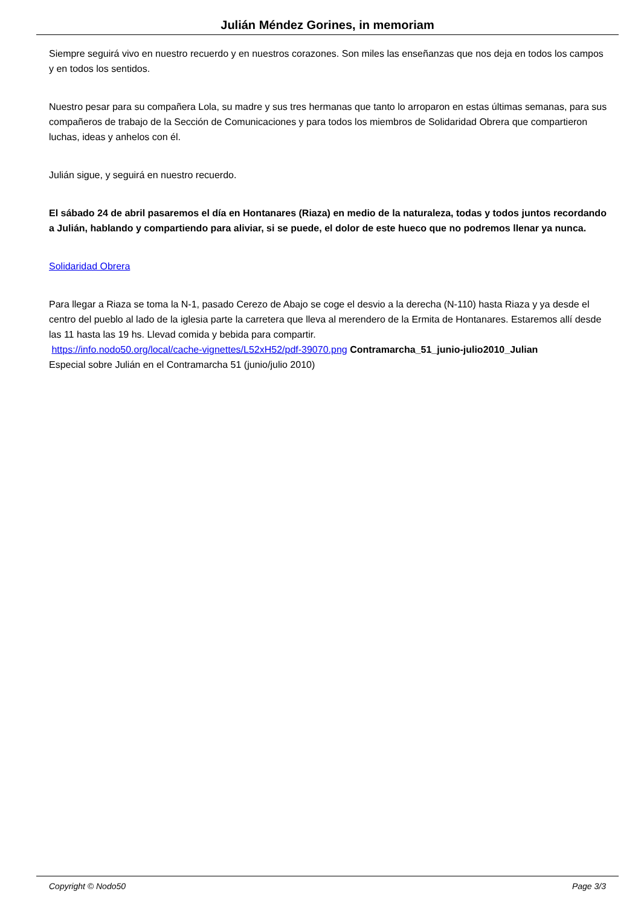Julián Méndez Gorines, in memoriam
Siempre seguirá vivo en nuestro recuerdo y en nuestros corazones. Son miles las enseñanzas que nos deja en todos los campos y en todos los sentidos.
Nuestro pesar para su compañera Lola, su madre y sus tres hermanas que tanto lo arroparon en estas últimas semanas, para sus compañeros de trabajo de la Sección de Comunicaciones y para todos los miembros de Solidaridad Obrera que compartieron luchas, ideas y anhelos con él.
Julián sigue, y seguirá en nuestro recuerdo.
El sábado 24 de abril pasaremos el día en Hontanares (Riaza) en medio de la naturaleza, todas y todos juntos recordando a Julián, hablando y compartiendo para aliviar, si se puede, el dolor de este hueco que no podremos llenar ya nunca.
Solidaridad Obrera
Para llegar a Riaza se toma la N-1, pasado Cerezo de Abajo se coge el desvio a la derecha (N-110) hasta Riaza y ya desde el centro del pueblo al lado de la iglesia parte la carretera que lleva al merendero de la Ermita de Hontanares. Estaremos allí desde las 11 hasta las 19 hs. Llevad comida y bebida para compartir.
https://info.nodo50.org/local/cache-vignettes/L52xH52/pdf-39070.png Contramarcha_51_junio-julio2010_Julian
Especial sobre Julián en el Contramarcha 51 (junio/julio 2010)
Copyright © Nodo50 Page 3/3